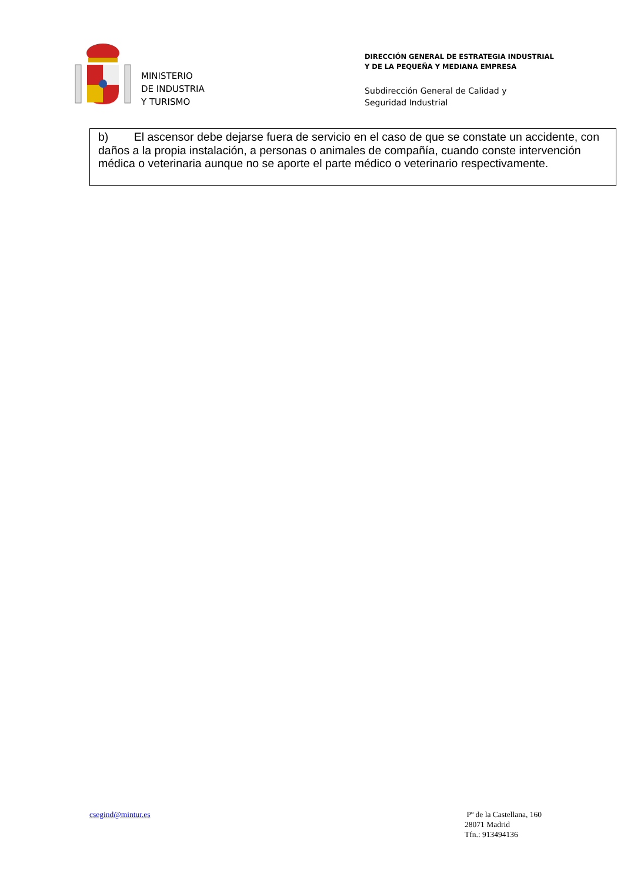MINISTERIO
DE INDUSTRIA
Y TURISMO
DIRECCIÓN GENERAL DE ESTRATEGIA INDUSTRIAL
Y DE LA PEQUEÑA Y MEDIANA EMPRESA
Subdirección General de Calidad y
Seguridad Industrial
b) El ascensor debe dejarse fuera de servicio en el caso de que se constate un accidente, con daños a la propia instalación, a personas o animales de compañía, cuando conste intervención médica o veterinaria aunque no se aporte el parte médico o veterinario respectivamente.
csegind@mintur.es Pº de la Castellana, 160
28071 Madrid
Tfn.: 913494136